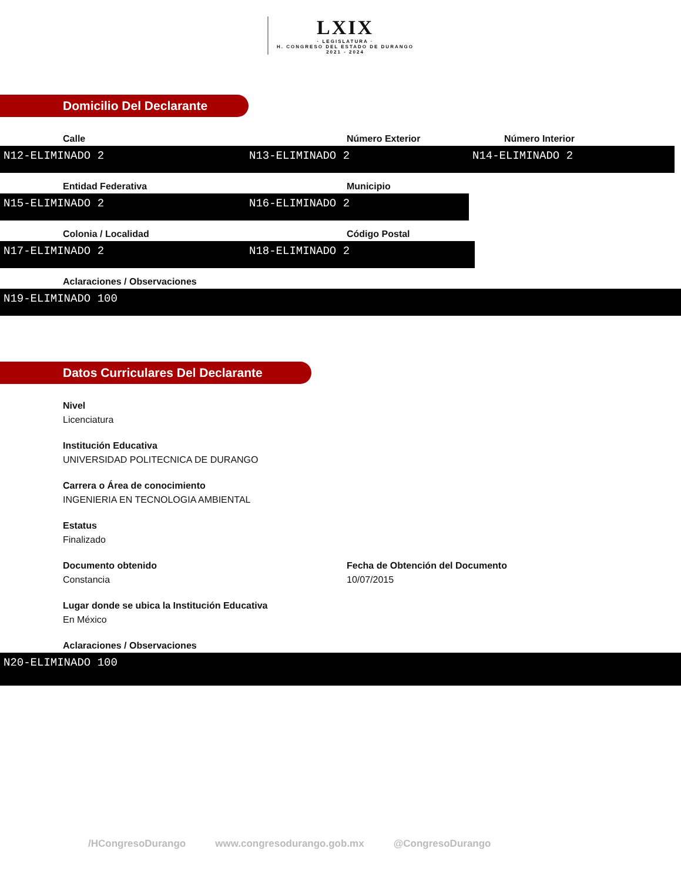LXIX · LEGISLATURA · H. CONGRESO DEL ESTADO DE DURANGO 2021 - 2024
Domicilio Del Declarante
Calle
N12-ELIMINADO 2
Número Exterior
N13-ELIMINADO 2
Número Interior
N14-ELIMINADO 2
Entidad Federativa
N15-ELIMINADO 2
Municipio
N16-ELIMINADO 2
Colonia / Localidad
N17-ELIMINADO 2
Código Postal
N18-ELIMINADO 2
Aclaraciones / Observaciones
N19-ELIMINADO 100
Datos Curriculares Del Declarante
Nivel
Licenciatura
Institución Educativa
UNIVERSIDAD POLITECNICA DE DURANGO
Carrera o Área de conocimiento
INGENIERIA EN TECNOLOGIA AMBIENTAL
Estatus
Finalizado
Documento obtenido
Constancia
Fecha de Obtención del Documento
10/07/2015
Lugar donde se ubica la Institución Educativa
En México
Aclaraciones / Observaciones
N20-ELIMINADO 100
/HCongresoDurango www.congresodurango.gob.mx @CongresoDurango